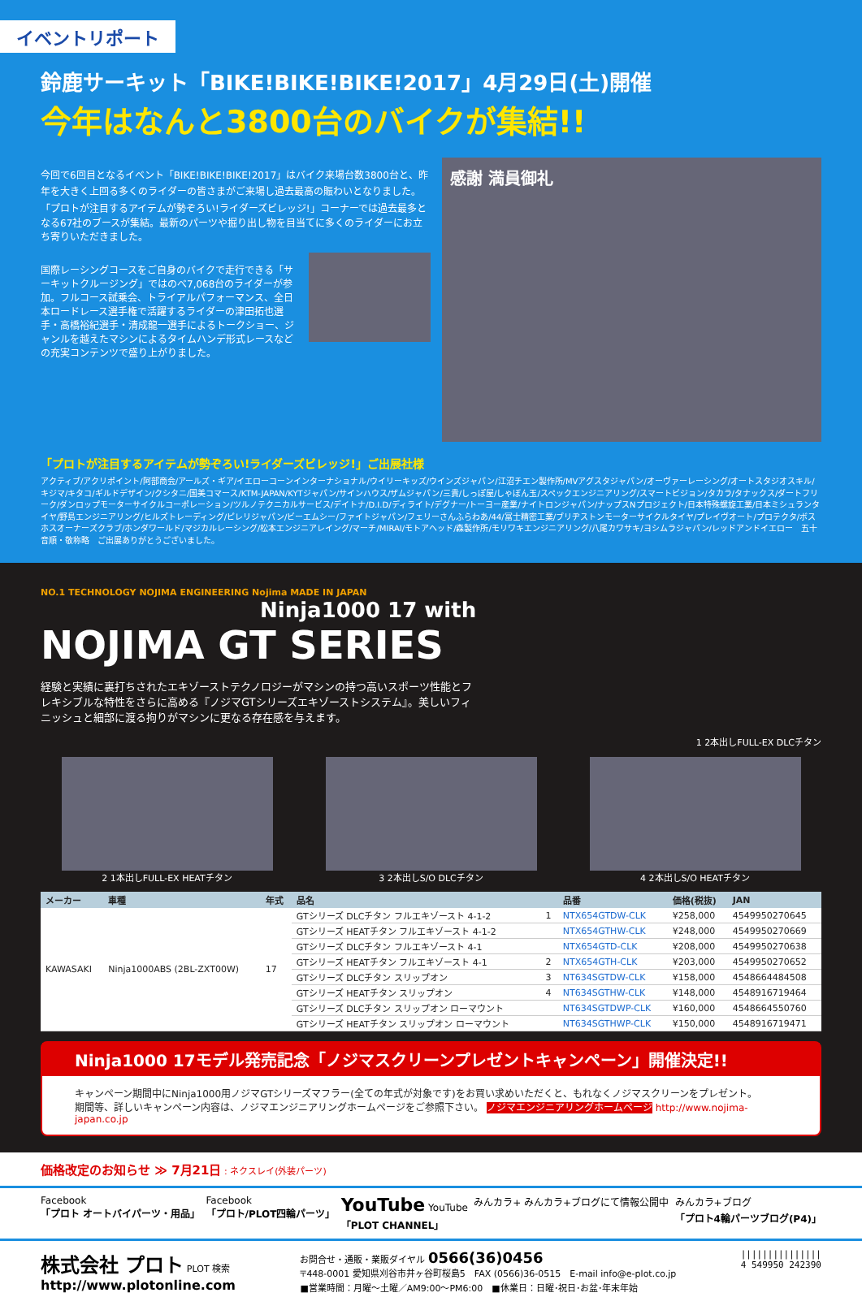イベントリポート
鈴鹿サーキット「BIKE!BIKE!BIKE!2017」4月29日(土)開催
今年はなんと3800台のバイクが集結!!
今回で6回目となるイベント「BIKE!BIKE!BIKE!2017」はバイク来場台数3800台と、昨年を大きく上回る多くのライダーの皆さまがご来場し過去最高の賑わいとなりました。「プロトが注目するアイテムが勢ぞろい!ライダーズビレッジ!」コーナーでは過去最多となる67社のブースが集結。最新のパーツや掘り出し物を目当てに多くのライダーにお立ち寄りいただきました。
国際レーシングコースをご自身のバイクで走行できる「サーキットクルージング」ではのべ7,068台のライダーが参加。フルコース試乗会、トライアルパフォーマンス、全日本ロードレース選手権で活躍するライダーの津田拓也選手・高橋裕紀選手・清成龍一選手によるトークショー、ジャンルを越えたマシンによるタイムハンデ形式レースなどの充実コンテンツで盛り上がりました。
感謝 満員御礼
「プロトが注目するアイテムが勢ぞろい!ライダーズビレッジ!」ご出展社様
アクティブ/アクリポイント/阿部商会/アールズ・ギア/イエローコーンインターナショナル/ウイリーキッズ/ウインズジャパン/江沼チエン製作所/MVアグスタジャパン/オーヴァーレーシング/オートスタジオスキル/キジマ/キタコ/ギルドデザイン/クシタニ/国美コマース/KTM-JAPAN/KYTジャパン/サインハウス/ザムジャパン/三貴/しっぽ屋/しゃぼん玉/スペックエンジニアリング/スマートビジョン/タカラ/タナックス/ダートフリーク/ダンロップモーターサイクルコーポレーション/ツルノテクニカルサービス/デイトナ/D.I.D/ディライト/デグナー/トーヨー産業/ナイトロンジャパン/ナップスNプロジェクト/日本特殊螺旋工業/日本ミシュランタイヤ/野島エンジニアリング/ヒルズトレーディング/ピレリジャパン/ビーエムシー/ファイトジャパン/フェリーさんふらわあ/44/冨士精密工業/ブリヂストンモーターサイクルタイヤ/プレイヴオート/プロテクタ/ボスホスオーナーズクラブ/ホンダワールド/マジカルレーシング/松本エンジニアレイング/マーチ/MIRAI/モトアヘッド/森製作所/モリワキエンジニアリング/八尾カワサキ/ヨシムラジャパン/レッドアンドイエロー　五十音順・敬称略　ご出展ありがとうございました。
NO.1 TECHNOLOGY NOJIMA ENGINEERING Nojima MADE IN JAPAN
Ninja1000 17 with
NOJIMA GT SERIES
経験と実績に裏打ちされたエキゾーストテクノロジーがマシンの持つ高いスポーツ性能とフレキシブルな特性をさらに高める『ノジマGTシリーズエキゾーストシステム』。美しいフィニッシュと細部に渡る拘りがマシンに更なる存在感を与えます。
1 2本出しFULL-EX DLCチタン
2 1本出しFULL-EX HEATチタン 3 2本出しS/O DLCチタン 4 2本出しS/O HEATチタン
| メーカー | 車種 | 年式 | 品名 | | 品番 | 価格(税抜) | JAN |
| --- | --- | --- | --- | --- | --- | --- | --- |
| KAWASAKI | Ninja1000ABS (2BL-ZXT00W) | 17 | GTシリーズ DLCチタン フルエキゾースト 4-1-2 | 1 | NTX654GTDW-CLK | ¥258,000 | 4549950270645 |
| | | | GTシリーズ HEATチタン フルエキゾースト 4-1-2 | | NTX654GTHW-CLK | ¥248,000 | 4549950270669 |
| | | | GTシリーズ DLCチタン フルエキゾースト 4-1 | | NTX654GTD-CLK | ¥208,000 | 4549950270638 |
| | | | GTシリーズ HEATチタン フルエキゾースト 4-1 | 2 | NTX654GTH-CLK | ¥203,000 | 4549950270652 |
| | | | GTシリーズ DLCチタン スリップオン | 3 | NT634SGTDW-CLK | ¥158,000 | 4548664484508 |
| | | | GTシリーズ HEATチタン スリップオン | 4 | NT634SGTHW-CLK | ¥148,000 | 4548916719464 |
| | | | GTシリーズ DLCチタン スリップオン ローマウント | | NT634SGTDWP-CLK | ¥160,000 | 4548664550760 |
| | | | GTシリーズ HEATチタン スリップオン ローマウント | | NT634SGTHWP-CLK | ¥150,000 | 4548916719471 |
Ninja1000 17モデル発売記念「ノジマスクリーンプレゼントキャンペーン」開催決定!!
キャンペーン期間中にNinja1000用ノジマGTシリーズマフラー(全ての年式が対象です)をお買い求めいただくと、もれなくノジマスクリーンをプレゼント。
期間等、詳しいキャンペーン内容は、ノジマエンジニアリングホームページをご参照下さい。 ノジマエンジニアリングホームページ http://www.nojima-japan.co.jp
価格改定のお知らせ ≫ 7月21日 : ネクスレイ(外装パーツ)
Facebook
「プロト オートバイパーツ・用品」
Facebook
「プロト/PLOT四輪パーツ」
YouTube YouTube
「PLOT CHANNEL」
みんカラ+ みんカラ+ブログにて情報公開中
みんカラ+ブログ
「プロト4輪パーツブログ(P4)」
株式会社 プロト PLOT 検索
http://www.plotonline.com
お問合せ・通販・業販ダイヤル 0566(36)0456
〒448-0001 愛知県刈谷市井ヶ谷町桜島5　FAX (0566)36-0515　E-mail info@e-plot.co.jp
■営業時間：月曜～土曜／AM9:00～PM6:00　■休業日：日曜･祝日･お盆･年末年始
|||||||||||||||
4 549950 242390